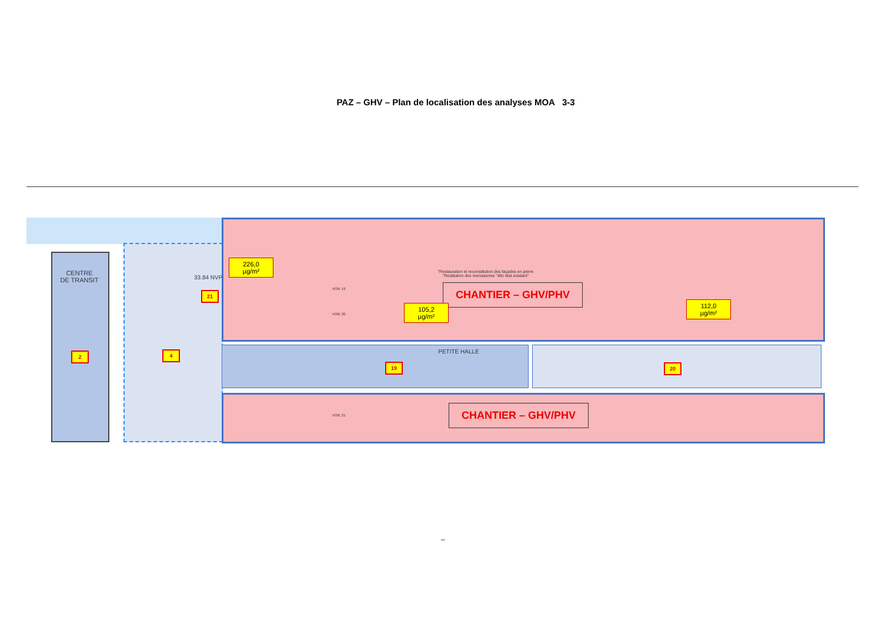PAZ – GHV – Plan de localisation des analyses MOA 3-3
CENTRE
DE TRANSIT
"Restauration et reconstitution des façades en pierre "Restitution des menuiseries "dito état existant"
VOIE 19
VOIE 20
VOIE 21
PETITE HALLE
33.84 NVP
CHANTIER – GHV/PHV
CHANTIER – GHV/PHV
226,0
µg/m²
21
105,2
µg/m²
112,0
µg/m²
2 4
19 20
_